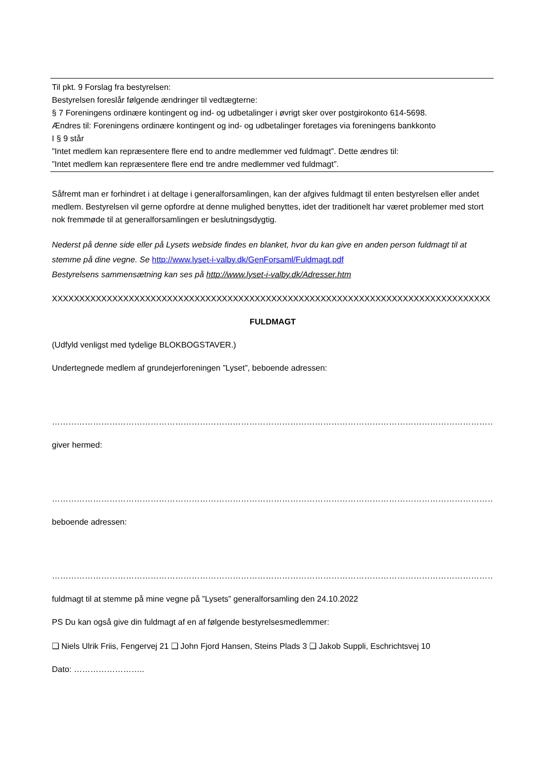Til pkt. 9 Forslag fra bestyrelsen:
Bestyrelsen foreslår følgende ændringer til vedtægterne:
§ 7 Foreningens ordinære kontingent og ind- og udbetalinger i øvrigt sker over postgirokonto 614-5698.
Ændres til: Foreningens ordinære kontingent og ind- og udbetalinger foretages via foreningens bankkonto
I § 9 står
”Intet medlem kan repræsentere flere end to andre medlemmer ved fuldmagt”. Dette ændres til:
”Intet medlem kan repræsentere flere end tre andre medlemmer ved fuldmagt”.
Såfremt man er forhindret i at deltage i generalforsamlingen, kan der afgives fuldmagt til enten bestyrelsen eller andet medlem. Bestyrelsen vil gerne opfordre at denne mulighed benyttes, idet der traditionelt har været problemer med stort nok fremmøde til at generalforsamlingen er beslutningsdygtig.
Nederst på denne side eller på Lysets webside findes en blanket, hvor du kan give en anden person fuldmagt til at stemme på dine vegne. Se http://www.lyset-i-valby.dk/GenForsaml/Fuldmagt.pdf
Bestyrelsens sammensætning kan ses på http://www.lyset-i-valby.dk/Adresser.htm
XXXXXXXXXXXXXXXXXXXXXXXXXXXXXXXXXXXXXXXXXXXXXXXXXXXXXXXXXXXXXXXXXXXXXXXXXXXXXXXX
FULDMAGT
(Udfyld venligst med tydelige BLOKBOGSTAVER.)
Undertegnede medlem af grundejerforeningen ”Lyset”, beboende adressen:
……………………………………………………………………………………………………………………………………………………………………
giver hermed:
……………………………………………………………………………………………………………………………………………………………………
beboende adressen:
……………………………………………………………………………………………………………………………………………………………………
fuldmagt til at stemme på mine vegne på ”Lysets” generalforsamling den 24.10.2022
PS Du kan også give din fuldmagt af en af følgende bestyrelsesmedlemmer:
❑ Niels Ulrik Friis, Fengervej 21 ❑ John Fjord Hansen, Steins Plads 3 ❑ Jakob Suppli, Eschrichtsvej 10
Dato: ……………………..